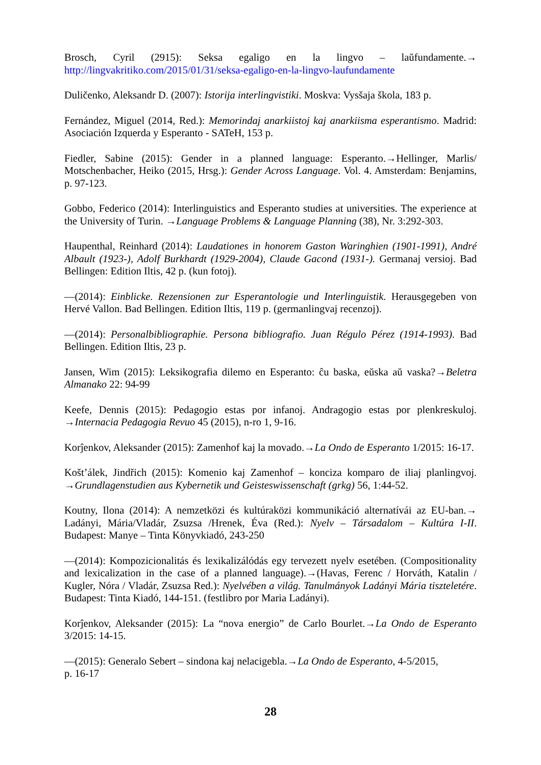Brosch, Cyril (2915): Seksa egaligo en la lingvo – laŭfundamente.→ http://lingvakritiko.com/2015/01/31/seksa-egaligo-en-la-lingvo-laufundamente
Duličenko, Aleksandr D. (2007): Istorija interlingvistiki. Moskva: Vysšaja škola, 183 p.
Fernández, Miguel (2014, Red.): Memorindaj anarkiistoj kaj anarkiisma esperantismo. Madrid: Asociación Izquerda y Esperanto - SATeH, 153 p.
Fiedler, Sabine (2015): Gender in a planned language: Esperanto.→Hellinger, Marlis/ Motschenbacher, Heiko (2015, Hrsg.): Gender Across Language. Vol. 4. Amsterdam: Benjamins, p. 97-123.
Gobbo, Federico (2014): Interlinguistics and Esperanto studies at universities. The experience at the University of Turin. →Language Problems & Language Planning (38), Nr. 3:292-303.
Haupenthal, Reinhard (2014): Laudationes in honorem Gaston Waringhien (1901-1991), André Albault (1923-), Adolf Burkhardt (1929-2004), Claude Gacond (1931-). Germanaj versioj. Bad Bellingen: Edition Iltis, 42 p. (kun fotoj).
—(2014): Einblicke. Rezensionen zur Esperantologie und Interlinguistik. Herausgegeben von Hervé Vallon. Bad Bellingen. Edition Iltis, 119 p. (germanlingvaj recenzoj).
—(2014): Personalbibliographie. Persona bibliografio. Juan Régulo Pérez (1914-1993). Bad Bellingen. Edition Iltis, 23 p.
Jansen, Wim (2015): Leksikografia dilemo en Esperanto: ĉu baska, eŭska aŭ vaska?→Beletra Almanako 22: 94-99
Keefe, Dennis (2015): Pedagogio estas por infanoj. Andragogio estas por plenkreskuloj. →Internacia Pedagogia Revuo 45 (2015), n-ro 1, 9-16.
Korĵenkov, Aleksander (2015): Zamenhof kaj la movado.→La Ondo de Esperanto 1/2015: 16-17.
Košt’álek, Jindřich (2015): Komenio kaj Zamenhof – konciza komparo de iliaj planlingvoj. →Grundlagenstudien aus Kybernetik und Geisteswissenschaft (grkg) 56, 1:44-52.
Koutny, Ilona (2014): A nemzetközi és kultúraközi kommunikáció alternatívái az EU-ban.→ Ladányi, Mária/Vladár, Zsuzsa /Hrenek, Éva (Red.): Nyelv – Társadalom – Kultúra I-II. Budapest: Manye – Tinta Könyvkiadó, 243-250
—(2014): Kompozicionalitás és lexikalizálódás egy tervezett nyelv esetében. (Compositionality and lexicalization in the case of a planned language).→(Havas, Ferenc / Horváth, Katalin / Kugler, Nóra / Vladár, Zsuzsa Red.): Nyelvében a világ. Tanulmányok Ladányi Mária tiszteletére. Budapest: Tinta Kiadó, 144-151. (festlibro por Maria Ladányi).
Korĵenkov, Aleksander (2015): La “nova energio” de Carlo Bourlet.→La Ondo de Esperanto 3/2015: 14-15.
—(2015): Generalo Sebert – sindona kaj nelacigebla.→La Ondo de Esperanto, 4-5/2015,
p. 16-17
28